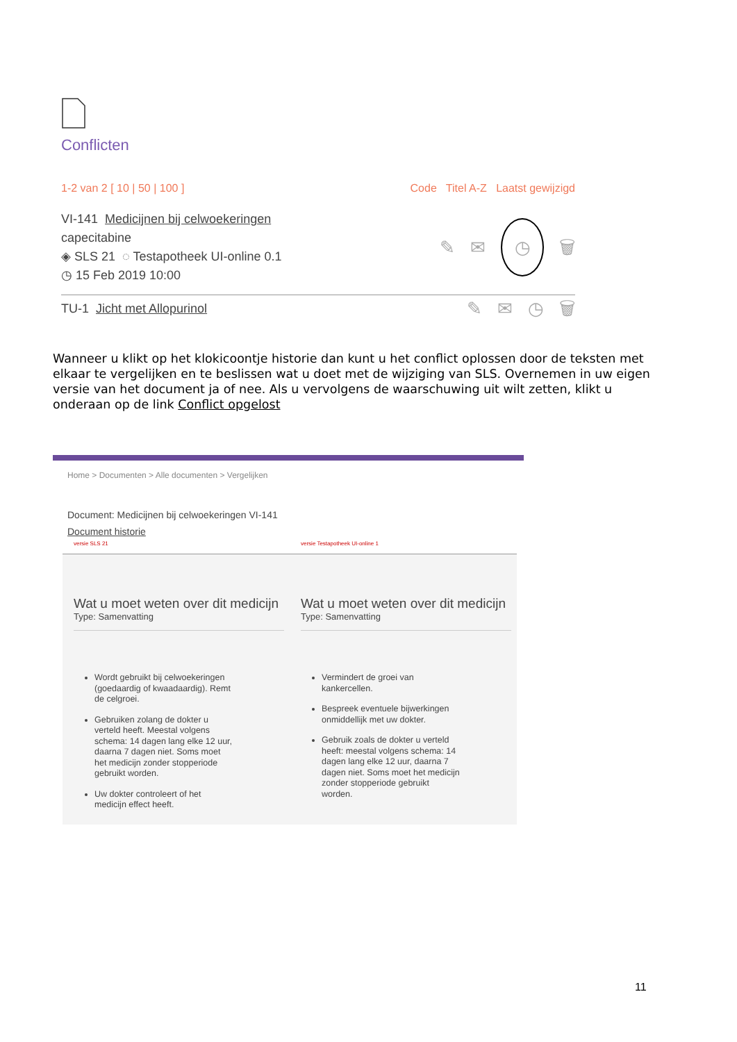Conflicten
1-2 van 2 [ 10 | 50 | 100 ] Code Titel A-Z Laatst gewijzigd
VI-141 Medicijnen bij celwoekeringen
capecitabine
◈ SLS 21 ◌ Testapotheek UI-online 0.1
◷ 15 Feb 2019 10:00
✎ ✉ ◷ 🗑
TU-1 Jicht met Allopurinol
✎ ✉ ◷ 🗑
Wanneer u klikt op het klokicoontje historie dan kunt u het conflict oplossen door de teksten met elkaar te vergelijken en te beslissen wat u doet met de wijziging van SLS. Overnemen in uw eigen versie van het document ja of nee. Als u vervolgens de waarschuwing uit wilt zetten, klikt u onderaan op de link Conflict opgelost
Home > Documenten > Alle documenten > Vergelijken
Document: Medicijnen bij celwoekeringen VI-141
Document historie
versie SLS 21
Wat u moet weten over dit medicijn
Type: Samenvatting
Wordt gebruikt bij celwoekeringen (goedaardig of kwaadaardig). Remt de celgroei.
Gebruiken zolang de dokter u verteld heeft. Meestal volgens schema: 14 dagen lang elke 12 uur, daarna 7 dagen niet. Soms moet het medicijn zonder stopperiode gebruikt worden.
Uw dokter controleert of het medicijn effect heeft.
versie Testapotheek UI-online 1
Wat u moet weten over dit medicijn
Type: Samenvatting
Vermindert de groei van kankercellen.
Bespreek eventuele bijwerkingen onmiddellijk met uw dokter.
Gebruik zoals de dokter u verteld heeft: meestal volgens schema: 14 dagen lang elke 12 uur, daarna 7 dagen niet. Soms moet het medicijn zonder stopperiode gebruikt worden.
11